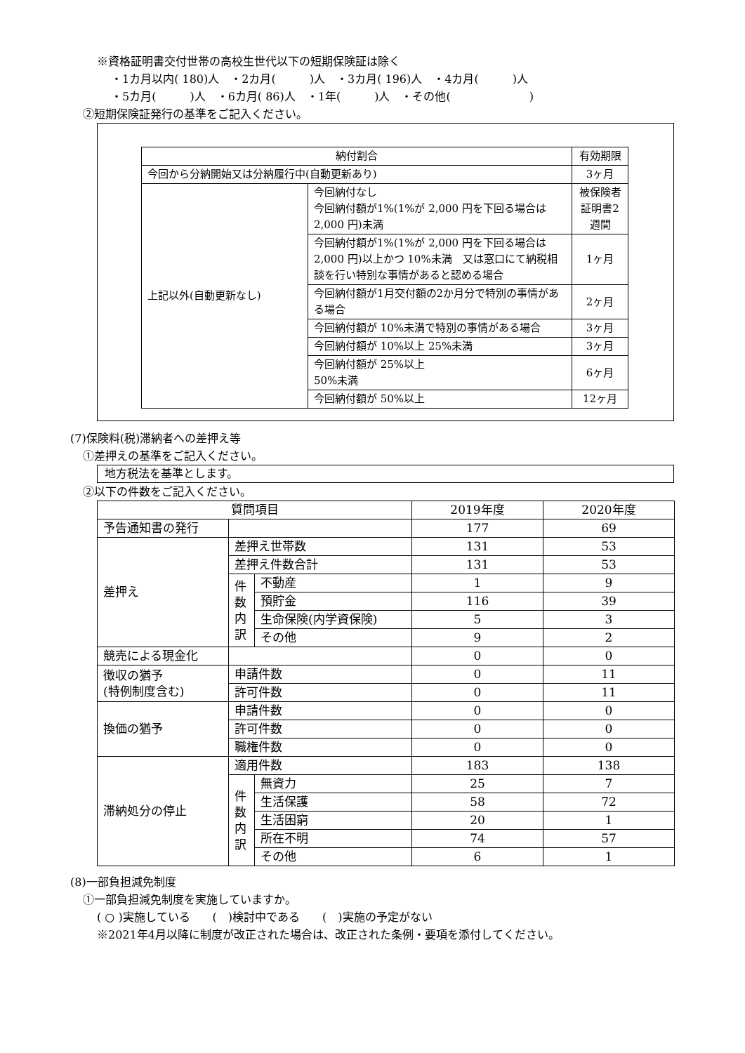※資格証明書交付世帯の高校生世代以下の短期保険証は除く
・1カ月以内( 180)人　・2カ月(　　　)人　・3カ月( 196)人　・4カ月(　　　)人
・5カ月(　　　)人　・6カ月( 86)人　・1年(　　　)人　・その他(　　　　　　　)
②短期保険証発行の基準をご記入ください。
| 納付割合 | | 有効期限 |
| --- | --- | --- |
| 今回から分納開始又は分納履行中(自動更新あり) | | 3ヶ月 |
| 上記以外(自動更新なし) | 今回納付なし 今回納付額が1%(1%が 2,000 円を下回る場合は 2,000 円)未満 | 被保険者証明書2週間 |
| | 今回納付額が1%(1%が 2,000 円を下回る場合は 2,000 円)以上かつ 10%未満 又は窓口にて納税相談を行い特別な事情があると認める場合 | 1ヶ月 |
| | 今回納付額が1月交付額の2か月分で特別の事情がある場合 | 2ヶ月 |
| | 今回納付額が 10%未満で特別の事情がある場合 | 3ヶ月 |
| | 今回納付額が 10%以上 25%未満 | 3ヶ月 |
| | 今回納付額が 25%以上 50%未満 | 6ヶ月 |
| | 今回納付額が 50%以上 | 12ヶ月 |
(7)保険料(税)滞納者への差押え等
①差押えの基準をご記入ください。
地方税法を基準とします。
②以下の件数をご記入ください。
| 質問項目 | | | 2019年度 | 2020年度 |
| --- | --- | --- | --- | --- |
| 予告通知書の発行 | | | 177 | 69 |
| 差押え | 差押え世帯数 | | 131 | 53 |
| | 差押え件数合計 | | 131 | 53 |
| | 件 数 内 訳 | 不動産 | 1 | 9 |
| | | 預貯金 | 116 | 39 |
| | | 生命保険(内学資保険) | 5 | 3 |
| | | その他 | 9 | 2 |
| 競売による現金化 | | | 0 | 0 |
| 徴収の猶予 (特例制度含む) | 申請件数 | | 0 | 11 |
| | 許可件数 | | 0 | 11 |
| 換価の猶予 | 申請件数 | | 0 | 0 |
| | 許可件数 | | 0 | 0 |
| | 職権件数 | | 0 | 0 |
| 滞納処分の停止 | 適用件数 | | 183 | 138 |
| | 件 数 内 訳 | 無資力 | 25 | 7 |
| | | 生活保護 | 58 | 72 |
| | | 生活困窮 | 20 | 1 |
| | | 所在不明 | 74 | 57 |
| | | その他 | 6 | 1 |
(8)一部負担減免制度
①一部負担減免制度を実施していますか。
( ○ )実施している　　(　)検討中である　　(　)実施の予定がない
※2021年4月以降に制度が改正された場合は、改正された条例・要項を添付してください。